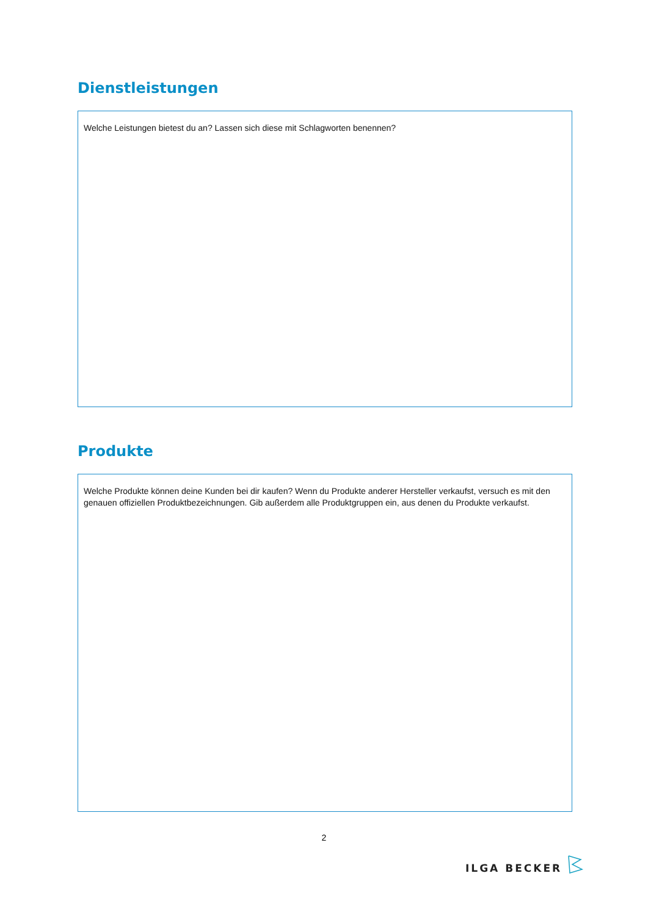Dienstleistungen
Welche Leistungen bietest du an? Lassen sich diese mit Schlagworten benennen?
Produkte
Welche Produkte können deine Kunden bei dir kaufen? Wenn du Produkte anderer Hersteller verkaufst, versuch es mit den genauen offiziellen Produktbezeichnungen. Gib außerdem alle Produktgruppen ein, aus denen du Produkte verkaufst.
2
ILGA BECKER